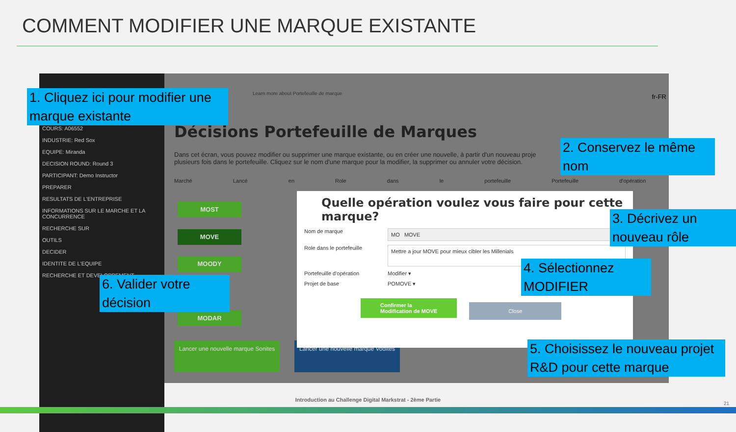COMMENT MODIFIER UNE MARQUE EXISTANTE
COURS: A06552
INDUSTRIE: Red Sox
EQUIPE: Miranda
DECISION ROUND: Round 3
PARTICIPANT: Demo Instructor
PREPARER
RESULTATS DE L'ENTREPRISE
INFORMATIONS SUR LE MARCHE ET LA CONCURRENCE
RECHERCHE SUR
OUTILS
DECIDER
IDENTITE DE L'EQUIPE
RECHERCHE ET DEVELOPPEMENT
Learn more about Portefeuille de marque
fr-FR
Décisions Portefeuille de Marques
Dans cet écran, vous pouvez modifier ou supprimer une marque existante, ou en créer une nouvelle, à partir d'un nouveau proje plusieurs fois dans le portefeuille. Cliquez sur le nom d'une marque pour la modifier, la supprimer ou annuler votre décision.
Marché Lancé en Role dans le portefeuille Portefeuille d'opération
MOST
MOVE
MOODY
MODAR
Lancer une nouvelle marque Sonites
Lancer une nouvelle marque Vodites
Quelle opération voulez vous faire pour cette marque?
Nom de marque MO MOVE
Role dans le portefeuille Mettre a jour MOVE pour mieux cibler les Millenials
Portefeuille d'opération Modifier ▾
Projet de base POMOVE ▾
Confirmer la
Modification de MOVE Close
1. Cliquez ici pour modifier une marque existante
2. Conservez le même nom
3. Décrivez un nouveau rôle
4. Sélectionnez MODIFIER
5. Choisissez le nouveau projet R&D pour cette marque
6. Valider votre décision
Introduction au Challenge Digital Markstrat - 2ème Partie
21